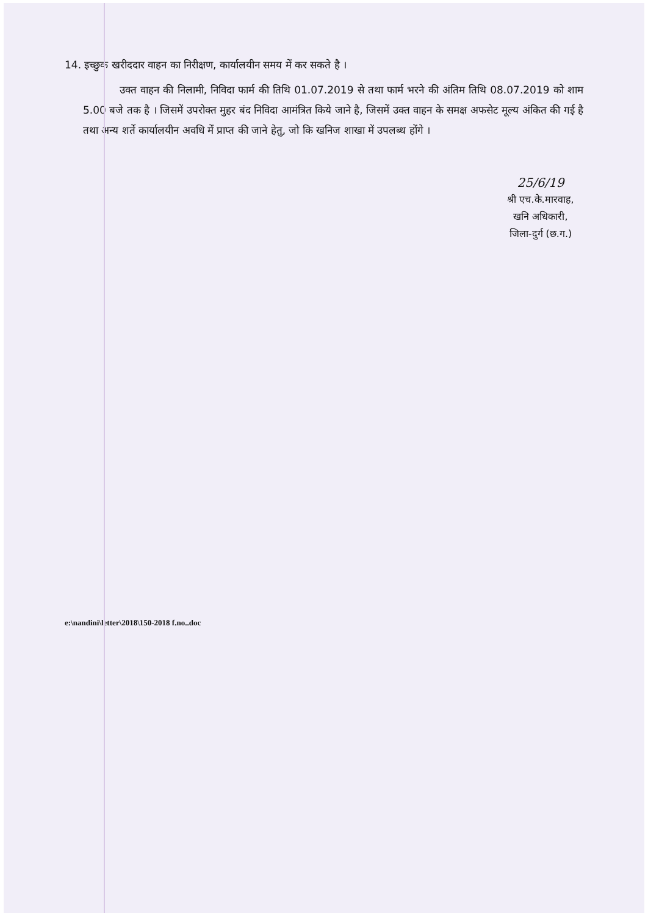14. इच्छुक खरीददार वाहन का निरीक्षण, कार्यालयीन समय में कर सकते है ।
उक्त वाहन की निलामी, निविदा फार्म की तिथि 01.07.2019 से तथा फार्म भरने की अंतिम तिथि 08.07.2019 को शाम 5.00 बजे तक है । जिसमें उपरोक्त मुहर बंद निविदा आमंत्रित किये जाने है, जिसमें उक्त वाहन के समक्ष अफसेट मूल्य अंकित की गई है तथा अन्य शर्ते कार्यालयीन अवधि में प्राप्त की जाने हेतु, जो कि खनिज शाखा में उपलब्ध होंगे ।
25/6/19
श्री एच.के.मारवाह,
खनि अधिकारी,
जिला-दुर्ग (छ.ग.)
e:\nandini\letter\2018\150-2018 f.no..doc